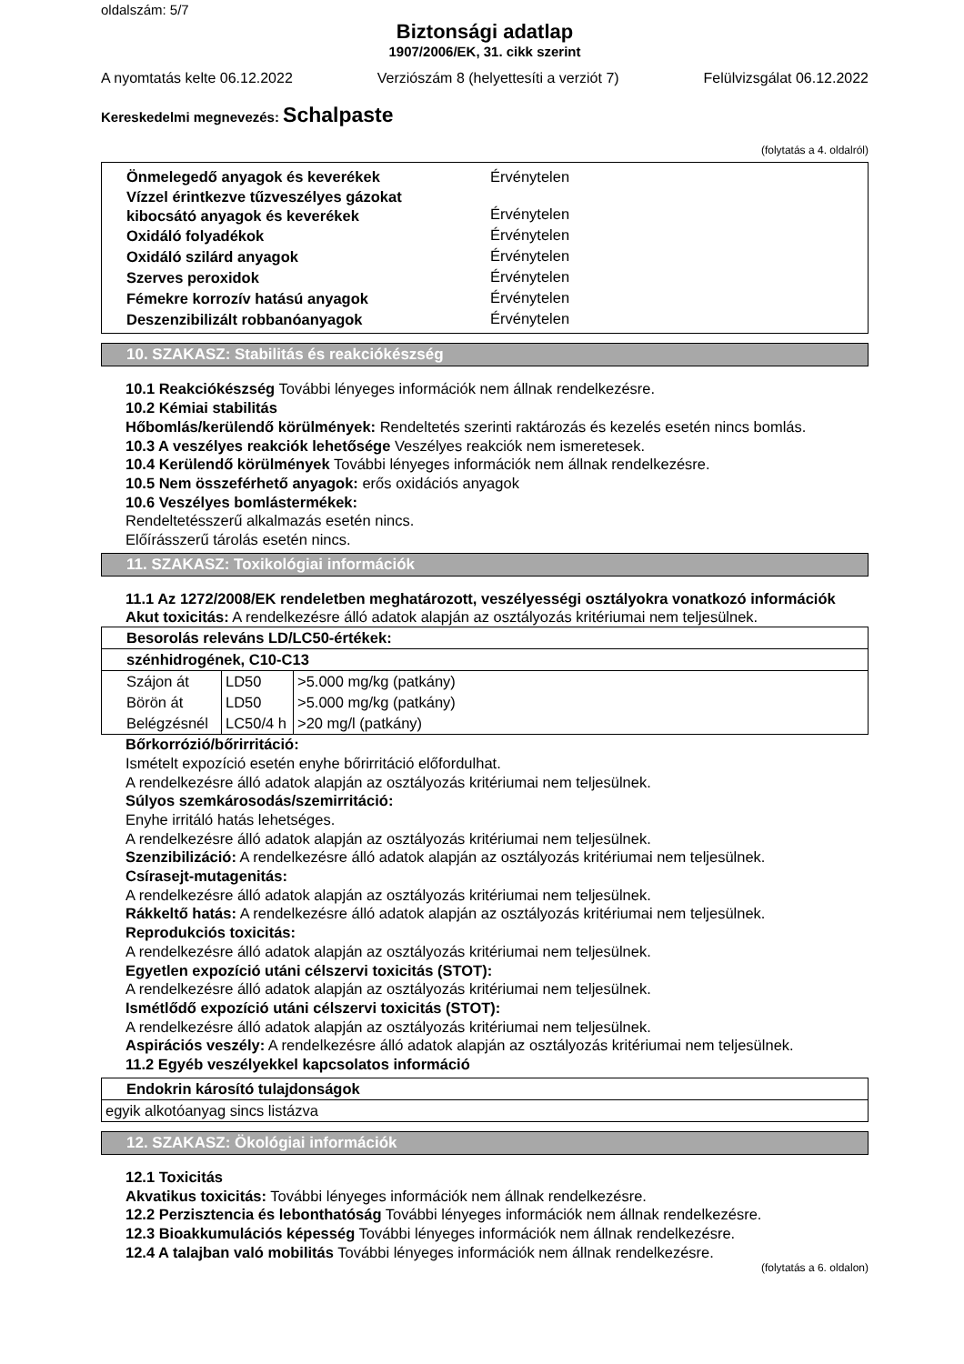oldalszám: 5/7
Biztonsági adatlap
1907/2006/EK, 31. cikk szerint
A nyomtatás kelte 06.12.2022 Verziószám 8 (helyettesíti a verziót 7) Felülvizsgálat 06.12.2022
Kereskedelmi megnevezés: Schalpaste
(folytatás a 4. oldalról)
| Önmelegedő anyagok és keverékek | Érvénytelen |
| Vízzel érintkezve tűzveszélyes gázokat kibocsátó anyagok és keverékek | Érvénytelen |
| Oxidáló folyadékok | Érvénytelen |
| Oxidáló szilárd anyagok | Érvénytelen |
| Szerves peroxidok | Érvénytelen |
| Fémekre korrozív hatású anyagok | Érvénytelen |
| Deszenzibilizált robbanóanyagok | Érvénytelen |
10. SZAKASZ: Stabilitás és reakciókészség
10.1 Reakciókészség További lényeges információk nem állnak rendelkezésre.
10.2 Kémiai stabilitás
Hőbomlás/kerülendő körülmények: Rendeltetés szerinti raktározás és kezelés esetén nincs bomlás.
10.3 A veszélyes reakciók lehetősége Veszélyes reakciók nem ismeretesek.
10.4 Kerülendő körülmények További lényeges információk nem állnak rendelkezésre.
10.5 Nem összeférhető anyagok: erős oxidációs anyagok
10.6 Veszélyes bomlástermékek:
Rendeltetésszerű alkalmazás esetén nincs.
Előírásszerű tárolás esetén nincs.
11. SZAKASZ: Toxikológiai információk
11.1 Az 1272/2008/EK rendeletben meghatározott, veszélyességi osztályokra vonatkozó információk
Akut toxicitás: A rendelkezésre álló adatok alapján az osztályozás kritériumai nem teljesülnek.
| Besorolás releváns LD/LC50-értékek: | | |
| szénhidrogének, C10-C13 | | |
| Szájon át | LD50 | >5.000 mg/kg (patkány) |
| Börön át | LD50 | >5.000 mg/kg (patkány) |
| Belégzésnél | LC50/4 h | >20 mg/l (patkány) |
Bőrkorrózió/bőrirritáció:
Ismételt expozíció esetén enyhe bőrirritáció előfordulhat.
A rendelkezésre álló adatok alapján az osztályozás kritériumai nem teljesülnek.
Súlyos szemkárosodás/szemirritáció:
Enyhe irritáló hatás lehetséges.
A rendelkezésre álló adatok alapján az osztályozás kritériumai nem teljesülnek.
Szenzibilizáció: A rendelkezésre álló adatok alapján az osztályozás kritériumai nem teljesülnek.
Csírasejt-mutagenitás:
A rendelkezésre álló adatok alapján az osztályozás kritériumai nem teljesülnek.
Rákkeltő hatás: A rendelkezésre álló adatok alapján az osztályozás kritériumai nem teljesülnek.
Reprodukciós toxicitás:
A rendelkezésre álló adatok alapján az osztályozás kritériumai nem teljesülnek.
Egyetlen expozíció utáni célszervi toxicitás (STOT):
A rendelkezésre álló adatok alapján az osztályozás kritériumai nem teljesülnek.
Ismétlődő expozíció utáni célszervi toxicitás (STOT):
A rendelkezésre álló adatok alapján az osztályozás kritériumai nem teljesülnek.
Aspirációs veszély: A rendelkezésre álló adatok alapján az osztályozás kritériumai nem teljesülnek.
11.2 Egyéb veszélyekkel kapcsolatos információ
| Endokrin károsító tulajdonságok |
| egyik alkotóanyag sincs listázva |
12. SZAKASZ: Ökológiai információk
12.1 Toxicitás
Akvatikus toxicitás: További lényeges információk nem állnak rendelkezésre.
12.2 Perzisztencia és lebonthatóság További lényeges információk nem állnak rendelkezésre.
12.3 Bioakkumulációs képesség További lényeges információk nem állnak rendelkezésre.
12.4 A talajban való mobilitás További lényeges információk nem állnak rendelkezésre.
(folytatás a 6. oldalon)